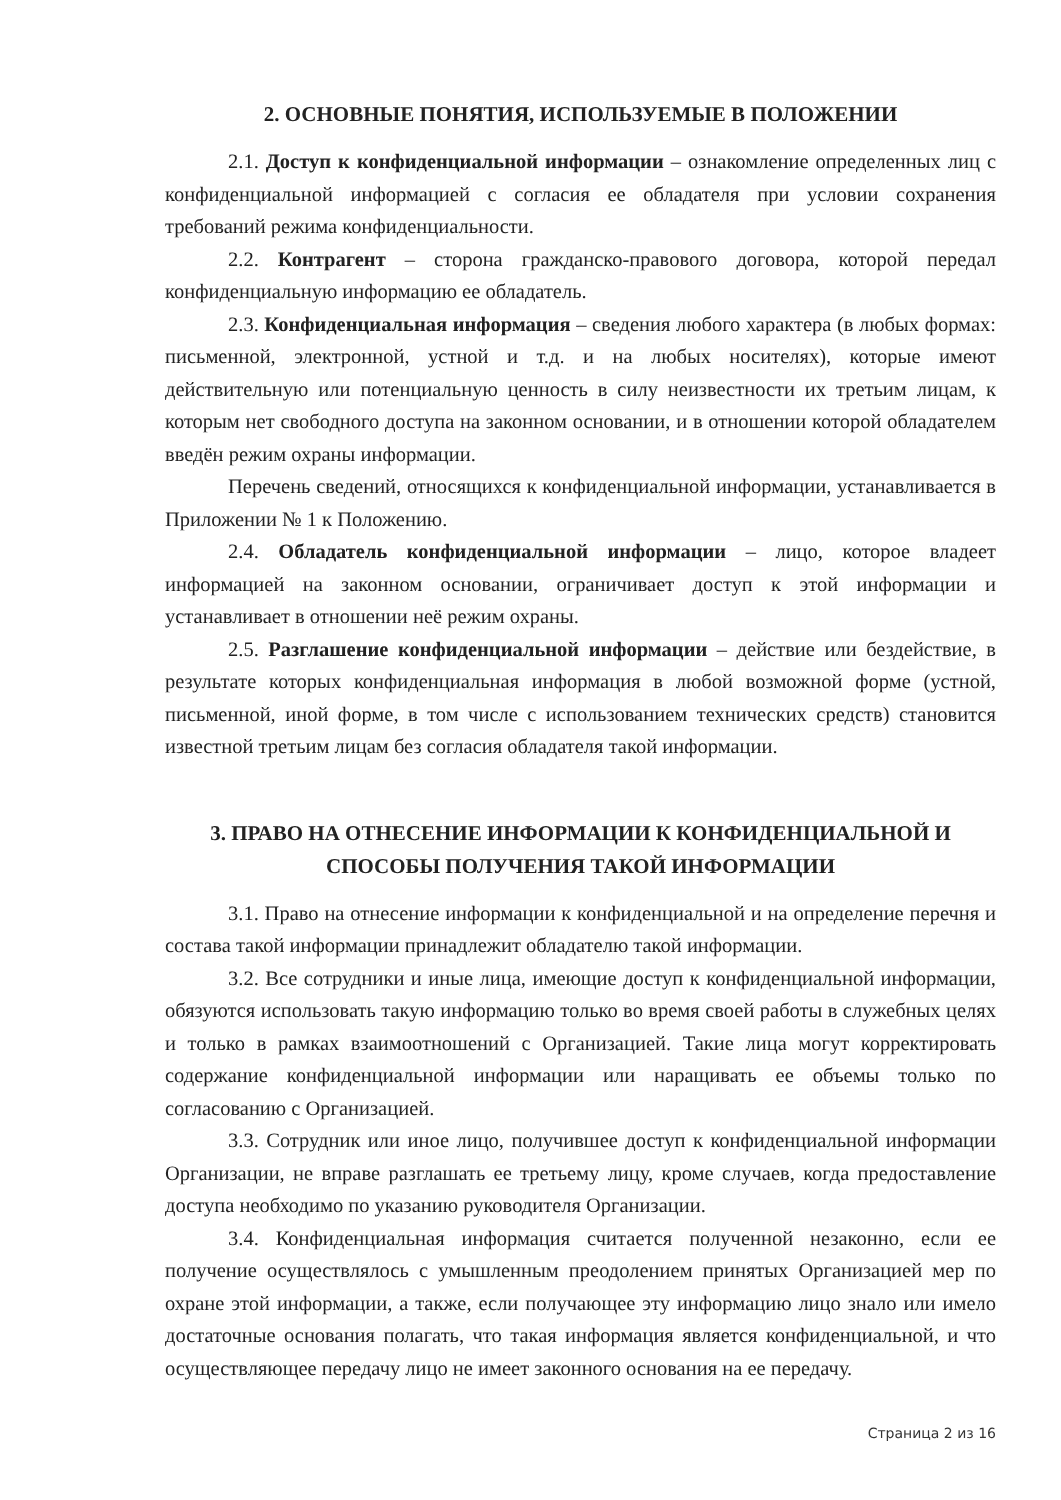2. ОСНОВНЫЕ ПОНЯТИЯ, ИСПОЛЬЗУЕМЫЕ В ПОЛОЖЕНИИ
2.1. Доступ к конфиденциальной информации – ознакомление определенных лиц с конфиденциальной информацией с согласия ее обладателя при условии сохранения требований режима конфиденциальности.
2.2. Контрагент – сторона гражданско-правового договора, которой передал конфиденциальную информацию ее обладатель.
2.3. Конфиденциальная информация – сведения любого характера (в любых формах: письменной, электронной, устной и т.д. и на любых носителях), которые имеют действительную или потенциальную ценность в силу неизвестности их третьим лицам, к которым нет свободного доступа на законном основании, и в отношении которой обладателем введён режим охраны информации.
Перечень сведений, относящихся к конфиденциальной информации, устанавливается в Приложении № 1 к Положению.
2.4. Обладатель конфиденциальной информации – лицо, которое владеет информацией на законном основании, ограничивает доступ к этой информации и устанавливает в отношении неё режим охраны.
2.5. Разглашение конфиденциальной информации – действие или бездействие, в результате которых конфиденциальная информация в любой возможной форме (устной, письменной, иной форме, в том числе с использованием технических средств) становится известной третьим лицам без согласия обладателя такой информации.
3. ПРАВО НА ОТНЕСЕНИЕ ИНФОРМАЦИИ К КОНФИДЕНЦИАЛЬНОЙ И СПОСОБЫ ПОЛУЧЕНИЯ ТАКОЙ ИНФОРМАЦИИ
3.1. Право на отнесение информации к конфиденциальной и на определение перечня и состава такой информации принадлежит обладателю такой информации.
3.2. Все сотрудники и иные лица, имеющие доступ к конфиденциальной информации, обязуются использовать такую информацию только во время своей работы в служебных целях и только в рамках взаимоотношений с Организацией. Такие лица могут корректировать содержание конфиденциальной информации или наращивать ее объемы только по согласованию с Организацией.
3.3. Сотрудник или иное лицо, получившее доступ к конфиденциальной информации Организации, не вправе разглашать ее третьему лицу, кроме случаев, когда предоставление доступа необходимо по указанию руководителя Организации.
3.4. Конфиденциальная информация считается полученной незаконно, если ее получение осуществлялось с умышленным преодолением принятых Организацией мер по охране этой информации, а также, если получающее эту информацию лицо знало или имело достаточные основания полагать, что такая информация является конфиденциальной, и что осуществляющее передачу лицо не имеет законного основания на ее передачу.
Страница 2 из 16